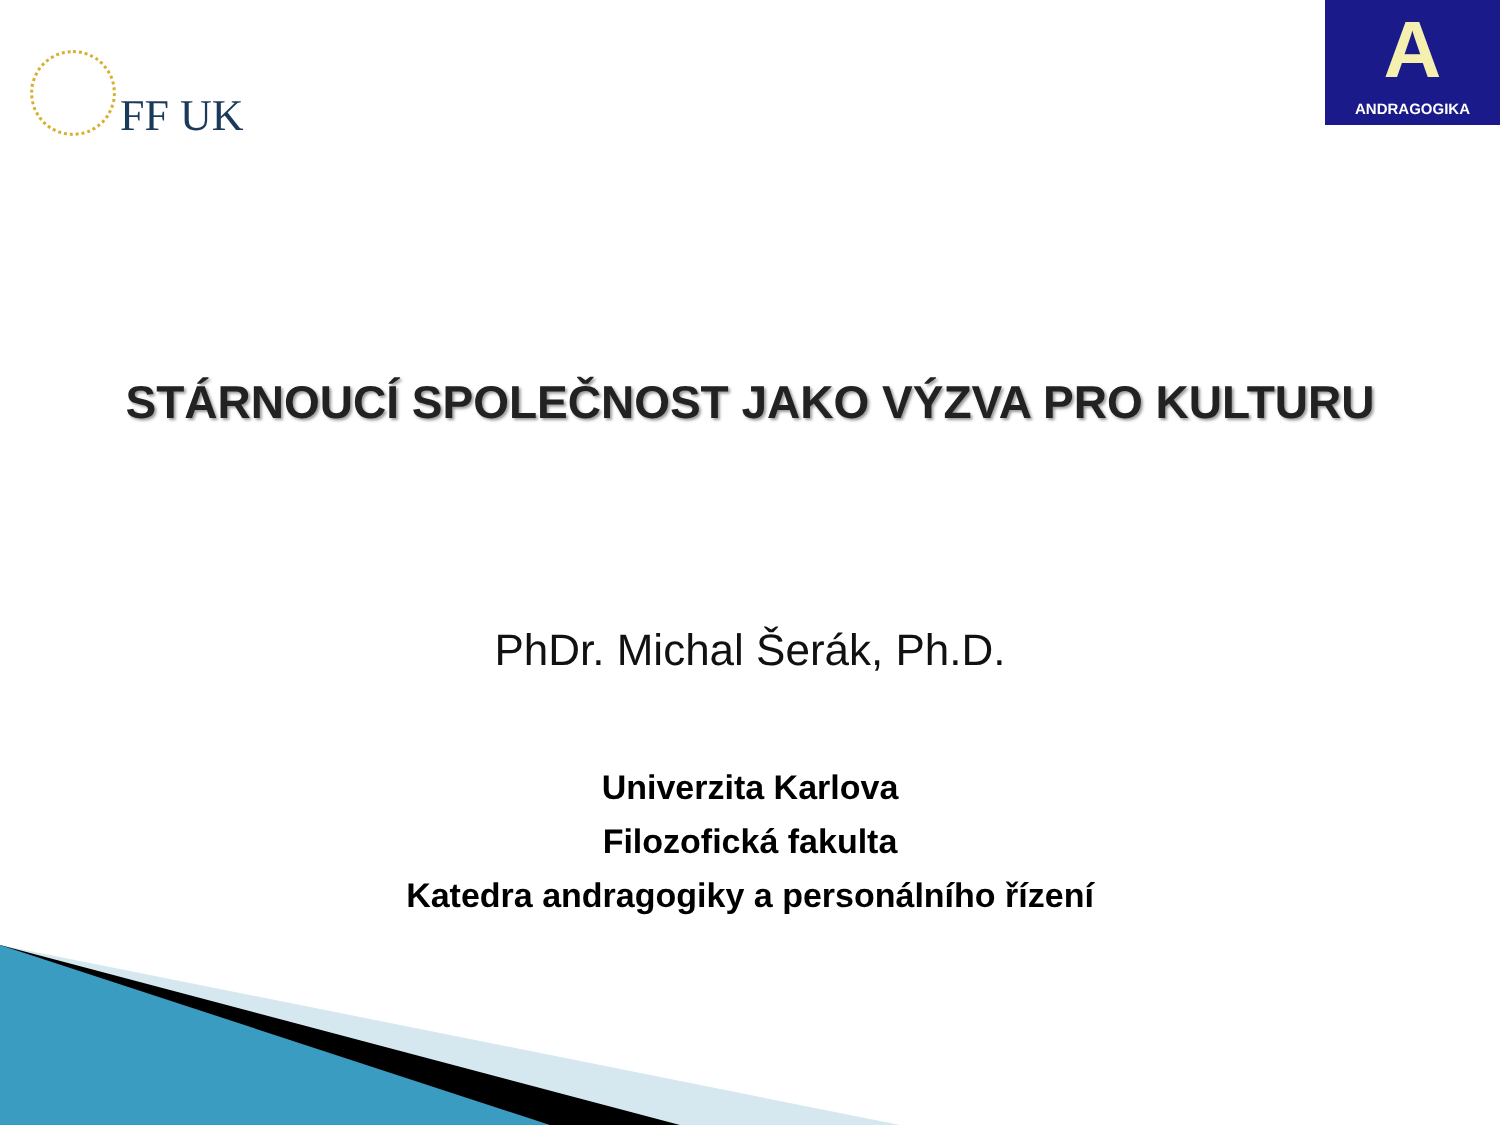FF UK
A
ANDRAGOGIKA
STÁRNOUCÍ SPOLEČNOST JAKO VÝZVA PRO KULTURU
PhDr. Michal Šerák, Ph.D.
Univerzita Karlova
Filozofická fakulta
Katedra andragogiky a personálního řízení